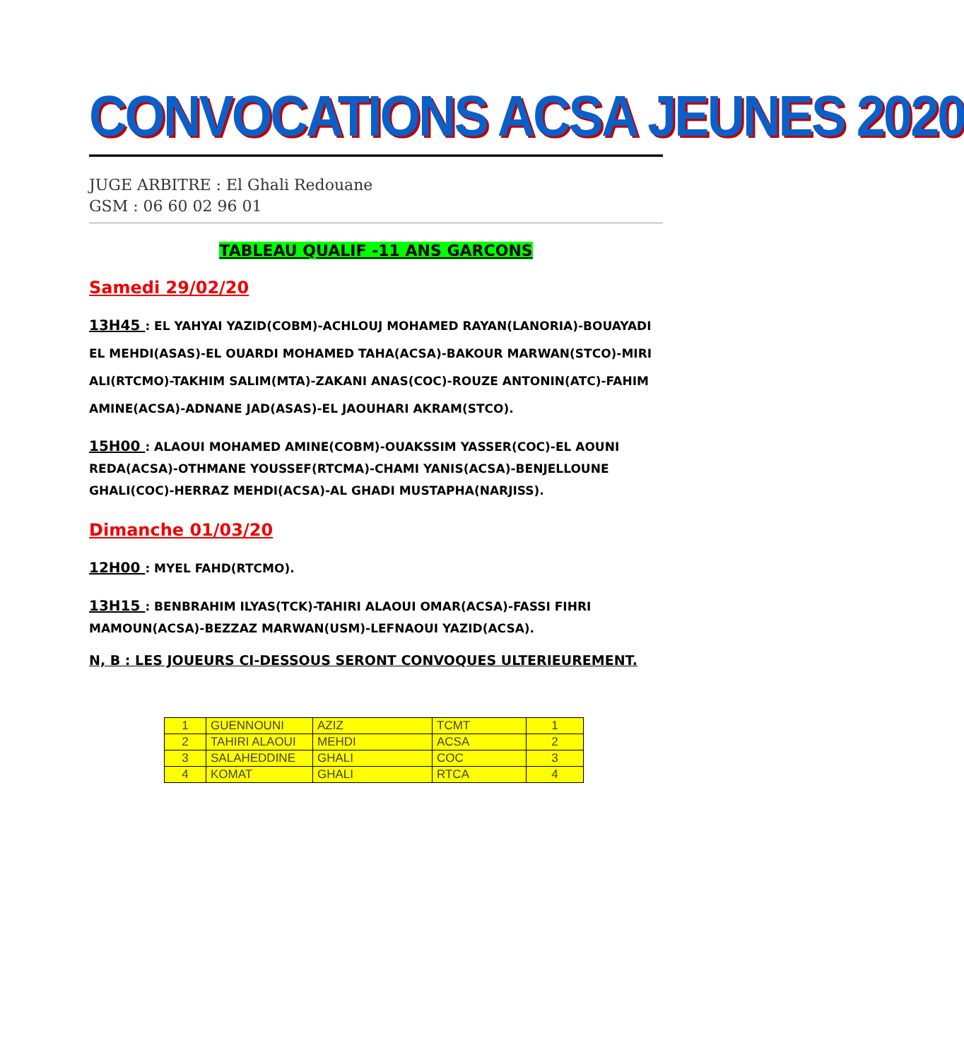CONVOCATIONS ACSA JEUNES 2020
JUGE ARBITRE : El Ghali Redouane
GSM : 06 60 02 96 01
TABLEAU QUALIF -11 ANS GARCONS
Samedi 29/02/20
13H45 : EL YAHYAI YAZID(COBM)-ACHLOUJ MOHAMED RAYAN(LANORIA)-BOUAYADI EL MEHDI(ASAS)-EL OUARDI MOHAMED TAHA(ACSA)-BAKOUR MARWAN(STCO)-MIRI ALI(RTCMO)-TAKHIM SALIM(MTA)-ZAKANI ANAS(COC)-ROUZE ANTONIN(ATC)-FAHIM AMINE(ACSA)-ADNANE JAD(ASAS)-EL JAOUHARI AKRAM(STCO).
15H00 : ALAOUI MOHAMED AMINE(COBM)-OUAKSSIM YASSER(COC)-EL AOUNI REDA(ACSA)-OTHMANE YOUSSEF(RTCMA)-CHAMI YANIS(ACSA)-BENJELLOUNE GHALI(COC)-HERRAZ MEHDI(ACSA)-AL GHADI MUSTAPHA(NARJISS).
Dimanche 01/03/20
12H00 : MYEL FAHD(RTCMO).
13H15 : BENBRAHIM ILYAS(TCK)-TAHIRI ALAOUI OMAR(ACSA)-FASSI FIHRI MAMOUN(ACSA)-BEZZAZ MARWAN(USM)-LEFNAOUI YAZID(ACSA).
N, B : LES JOUEURS CI-DESSOUS SERONT CONVOQUES ULTERIEUREMENT.
| 1 | GUENNOUNI | AZIZ | TCMT | 1 |
| 2 | TAHIRI ALAOUI | MEHDI | ACSA | 2 |
| 3 | SALAHEDDINE | GHALI | COC | 3 |
| 4 | KOMAT | GHALI | RTCA | 4 |